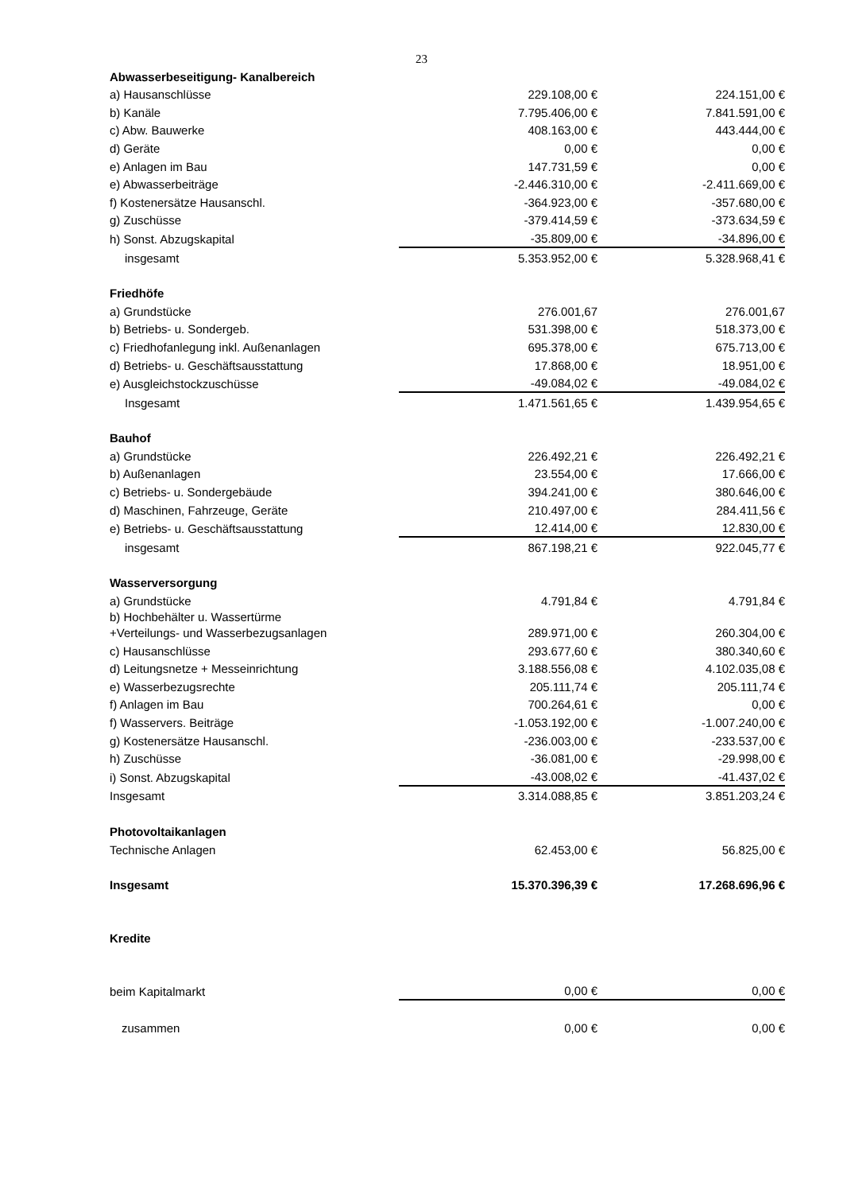23
| Abwasserbeseitigung- Kanalbereich | | |
| a) Hausanschlüsse | 229.108,00 € | 224.151,00 € |
| b) Kanäle | 7.795.406,00 € | 7.841.591,00 € |
| c) Abw. Bauwerke | 408.163,00 € | 443.444,00 € |
| d) Geräte | 0,00 € | 0,00 € |
| e) Anlagen im Bau | 147.731,59 € | 0,00 € |
| e) Abwasserbeiträge | -2.446.310,00 € | -2.411.669,00 € |
| f) Kostenersätze Hausanschl. | -364.923,00 € | -357.680,00 € |
| g) Zuschüsse | -379.414,59 € | -373.634,59 € |
| h) Sonst. Abzugskapital | -35.809,00 € | -34.896,00 € |
| insgesamt | 5.353.952,00 € | 5.328.968,41 € |
| Friedhöfe | | |
| a) Grundstücke | 276.001,67 | 276.001,67 |
| b) Betriebs- u. Sondergeb. | 531.398,00 € | 518.373,00 € |
| c) Friedhofanlegung inkl. Außenanlagen | 695.378,00 € | 675.713,00 € |
| d) Betriebs- u. Geschäftsausstattung | 17.868,00 € | 18.951,00 € |
| e) Ausgleichstockzuschüsse | -49.084,02 € | -49.084,02 € |
| Insgesamt | 1.471.561,65 € | 1.439.954,65 € |
| Bauhof | | |
| a) Grundstücke | 226.492,21 € | 226.492,21 € |
| b) Außenanlagen | 23.554,00 € | 17.666,00 € |
| c) Betriebs- u. Sondergebäude | 394.241,00 € | 380.646,00 € |
| d) Maschinen, Fahrzeuge, Geräte | 210.497,00 € | 284.411,56 € |
| e) Betriebs- u. Geschäftsausstattung | 12.414,00 € | 12.830,00 € |
| insgesamt | 867.198,21 € | 922.045,77 € |
| Wasserversorgung | | |
| a) Grundstücke | 4.791,84 € | 4.791,84 € |
| b) Hochbehälter u. Wassertürme +Verteilungs- und Wasserbezugsanlagen | 289.971,00 € | 260.304,00 € |
| c) Hausanschlüsse | 293.677,60 € | 380.340,60 € |
| d) Leitungsnetze + Messeinrichtung | 3.188.556,08 € | 4.102.035,08 € |
| e) Wasserbezugsrechte | 205.111,74 € | 205.111,74 € |
| f) Anlagen im Bau | 700.264,61 € | 0,00 € |
| f) Wasservers. Beiträge | -1.053.192,00 € | -1.007.240,00 € |
| g) Kostenersätze Hausanschl. | -236.003,00 € | -233.537,00 € |
| h) Zuschüsse | -36.081,00 € | -29.998,00 € |
| i) Sonst. Abzugskapital | -43.008,02 € | -41.437,02 € |
| Insgesamt | 3.314.088,85 € | 3.851.203,24 € |
| Photovoltaikanlagen | | |
| Technische Anlagen | 62.453,00 € | 56.825,00 € |
| Insgesamt | 15.370.396,39 € | 17.268.696,96 € |
| Kredite | | |
| beim Kapitalmarkt | 0,00 € | 0,00 € |
| zusammen | 0,00 € | 0,00 € |